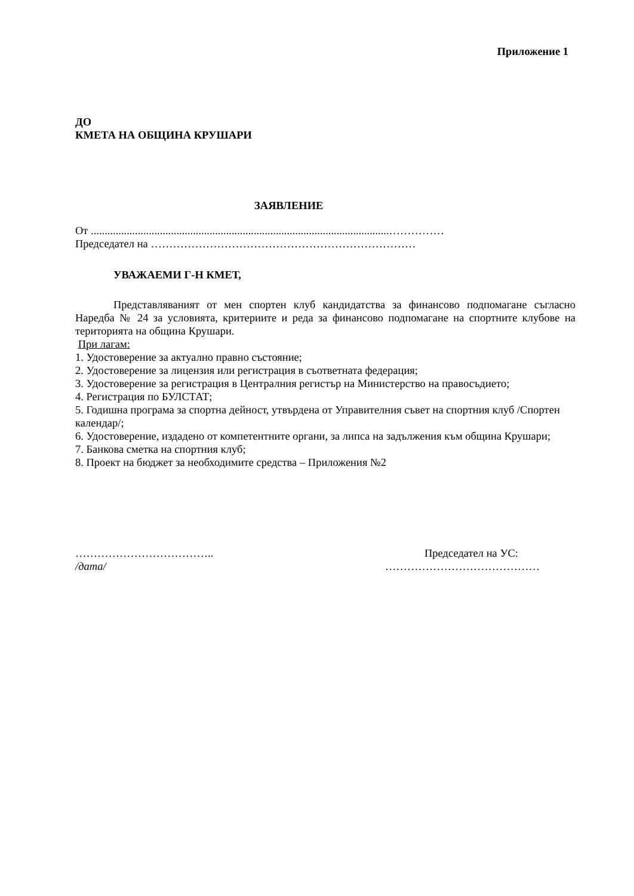Приложение 1
ДО
КМЕТА НА ОБЩИНА КРУШАРИ
ЗАЯВЛЕНИЕ
От ............................................................................................................……………
Председател на ………………………………………………………………
УВАЖАЕМИ Г-Н КМЕТ,
Представляваният от мен спортен клуб кандидатства за финансово подпомагане съгласно Наредба № 24 за условията, критериите и реда за финансово подпомагане на спортните клубове на територията на община Крушари.
При лагам:
1. Удостоверение за актуално правно състояние;
2. Удостоверение за лицензия или регистрация в съответната федерация;
3. Удостоверение за регистрация в Централния регистър на Министерство на правосъдието;
4. Регистрация по БУЛСТАТ;
5. Годишна програма за спортна дейност, утвърдена от Управителния съвет на спортния клуб /Спортен календар/;
6. Удостоверение, издадено от компетентните органи, за липса на задължения към община Крушари;
7. Банкова сметка на спортния клуб;
8. Проект на бюджет за необходимите средства – Приложения №2
………………………………..
/дата/
Председател на УС:
……………………………………